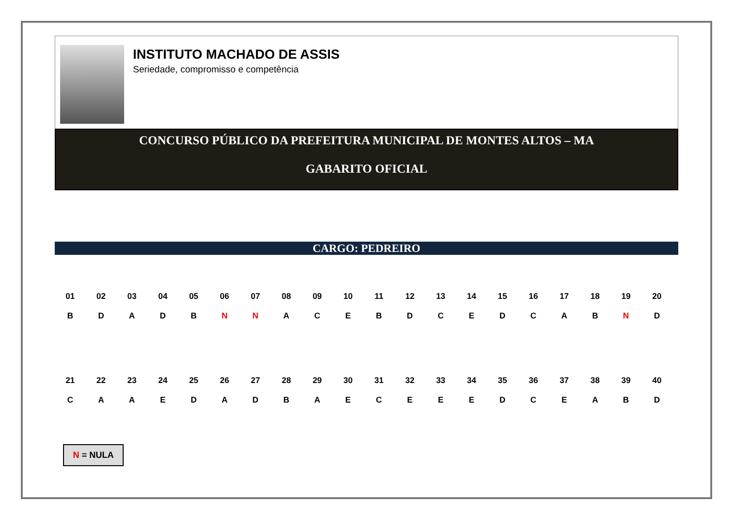INSTITUTO MACHADO DE ASSIS
Seriedade, compromisso e competência
CONCURSO PÚBLICO DA PREFEITURA MUNICIPAL DE MONTES ALTOS – MA
GABARITO OFICIAL
CARGO: PEDREIRO
| 01 | 02 | 03 | 04 | 05 | 06 | 07 | 08 | 09 | 10 | 11 | 12 | 13 | 14 | 15 | 16 | 17 | 18 | 19 | 20 |
| B | D | A | D | B | N | N | A | C | E | B | D | C | E | D | C | A | B | N | D |
| 21 | 22 | 23 | 24 | 25 | 26 | 27 | 28 | 29 | 30 | 31 | 32 | 33 | 34 | 35 | 36 | 37 | 38 | 39 | 40 |
| C | A | A | E | D | A | D | B | A | E | C | E | E | E | D | C | E | A | B | D |
N = NULA